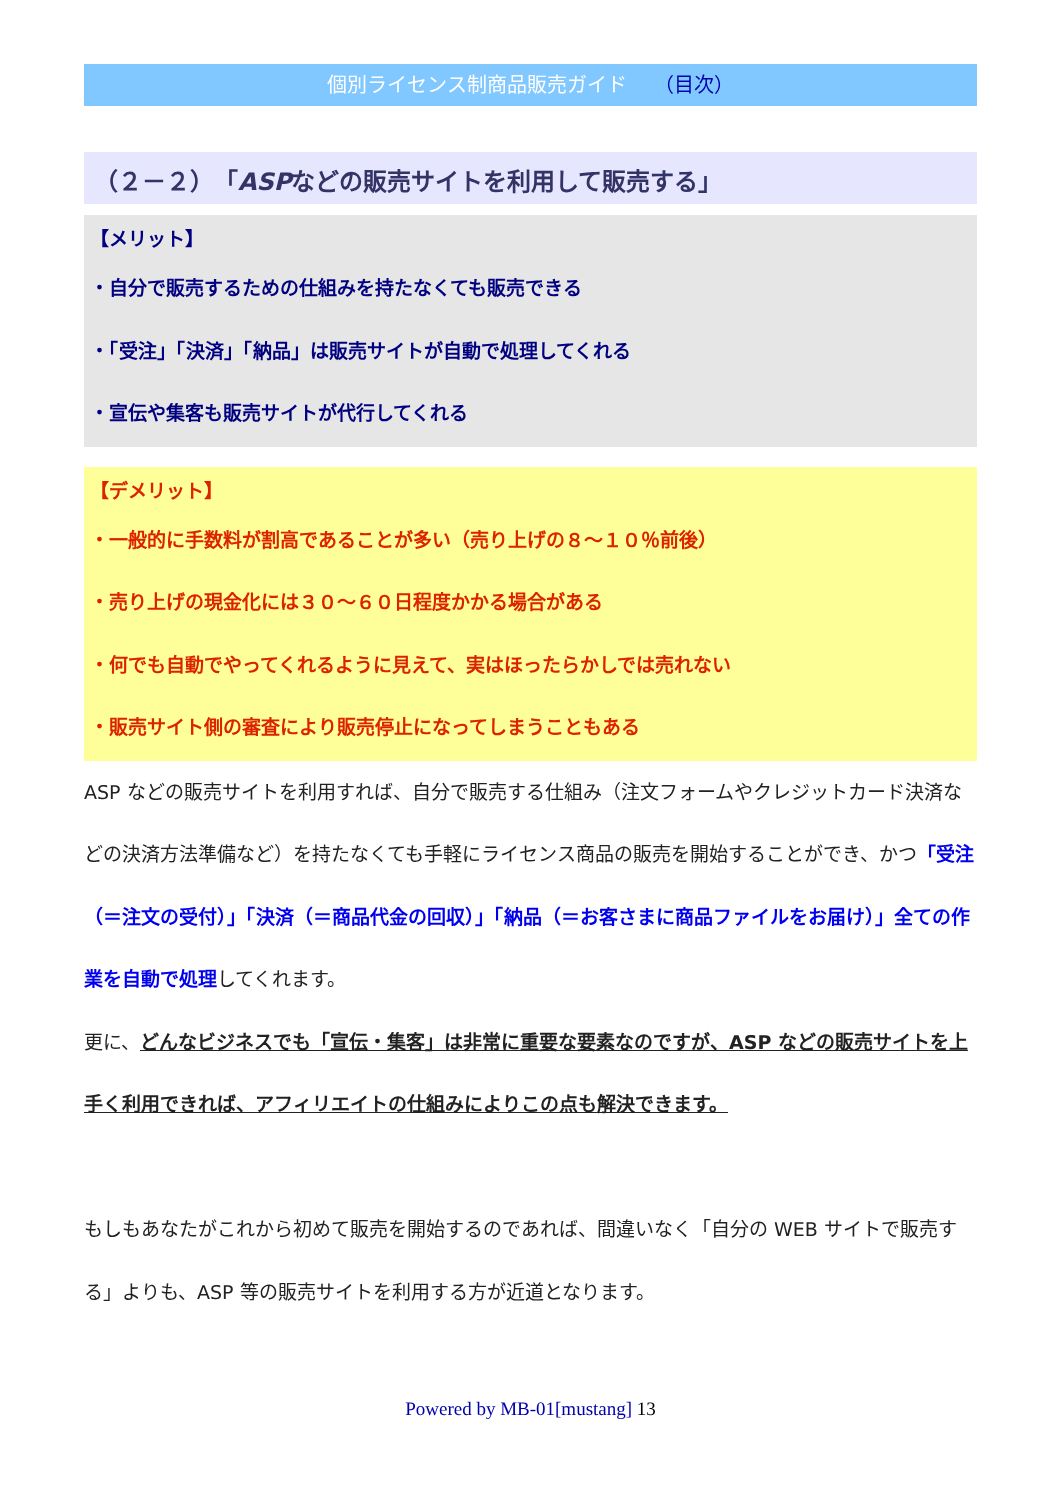個別ライセンス制商品販売ガイド （目次）
（２－２）「ASPなどの販売サイトを利用して販売する」
【メリット】
・自分で販売するための仕組みを持たなくても販売できる
・「受注」「決済」「納品」は販売サイトが自動で処理してくれる
・宣伝や集客も販売サイトが代行してくれる
【デメリット】
・一般的に手数料が割高であることが多い（売り上げの８～１０％前後）
・売り上げの現金化には３０～６０日程度かかる場合がある
・何でも自動でやってくれるように見えて、実はほったらかしでは売れない
・販売サイト側の審査により販売停止になってしまうこともある
ASP などの販売サイトを利用すれば、自分で販売する仕組み（注文フォームやクレジットカード決済などの決済方法準備など）を持たなくても手軽にライセンス商品の販売を開始することができ、かつ「受注（＝注文の受付）」「決済（＝商品代金の回収）」「納品（＝お客さまに商品ファイルをお届け）」全ての作業を自動で処理してくれます。
更に、どんなビジネスでも「宣伝・集客」は非常に重要な要素なのですが、ASP などの販売サイトを上手く利用できれば、アフィリエイトの仕組みによりこの点も解決できます。
もしもあなたがこれから初めて販売を開始するのであれば、間違いなく「自分の WEB サイトで販売する」よりも、ASP 等の販売サイトを利用する方が近道となります。
Powered by MB-01[mustang] 13